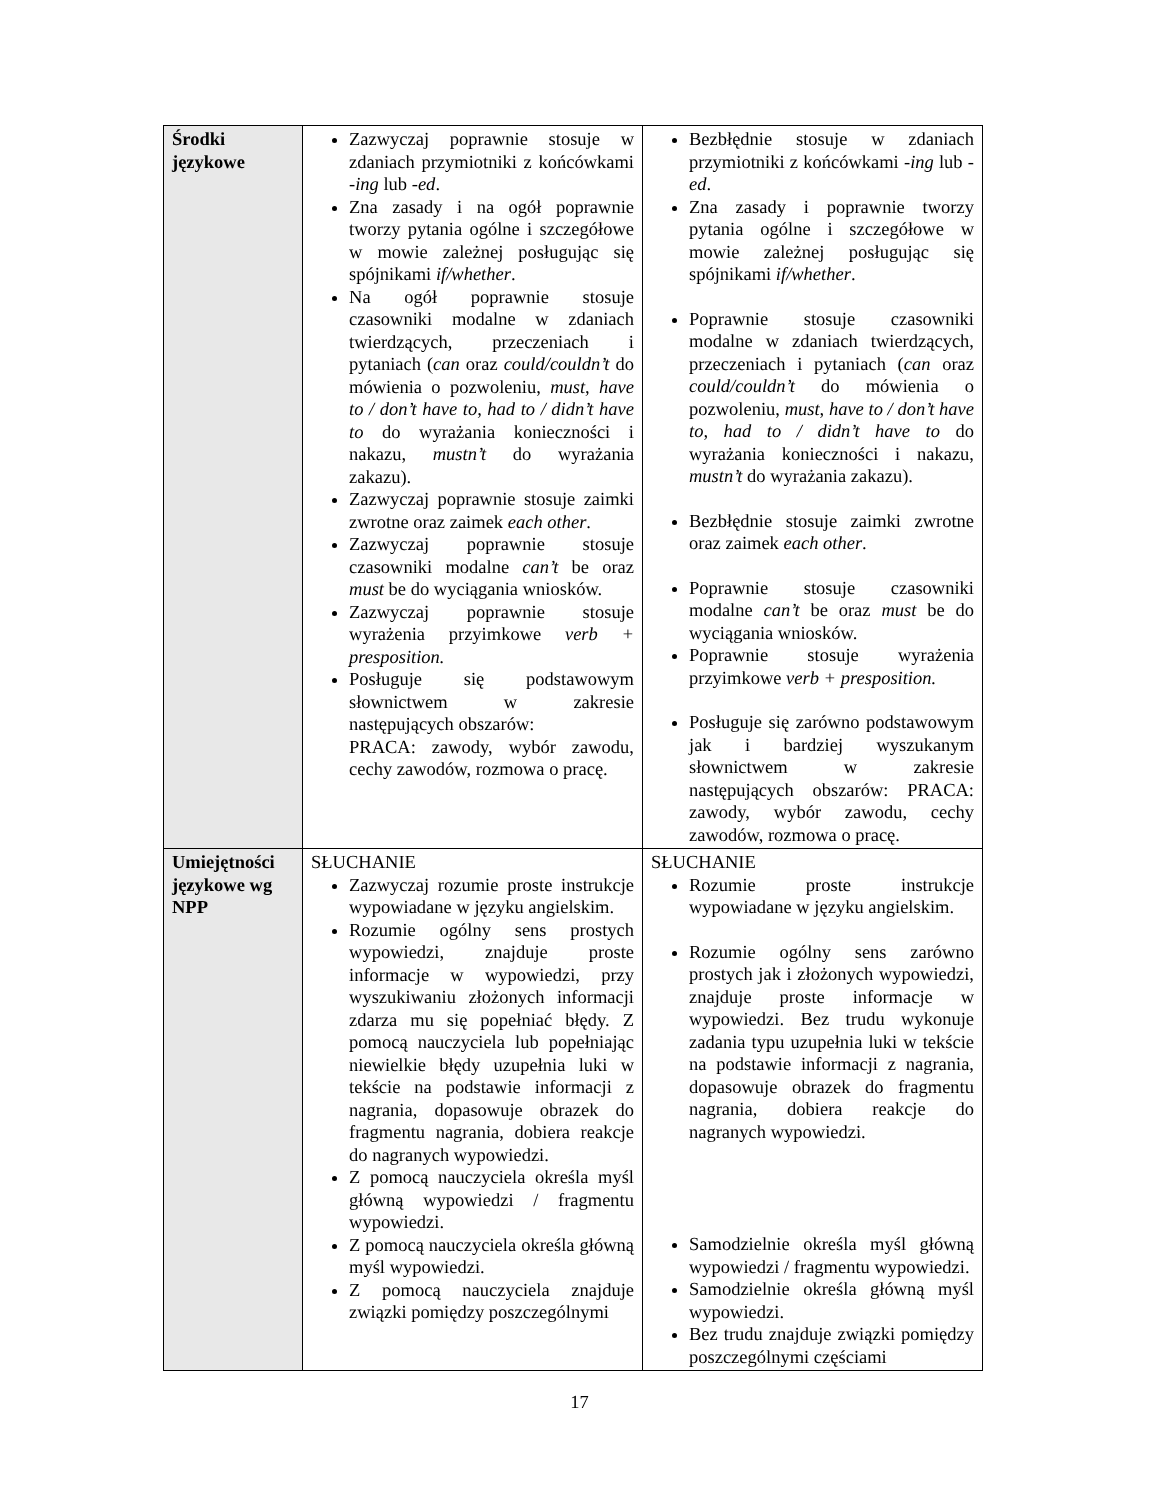| Środki językowe | Zazwyczaj poprawnie stosuje w zdaniach przymiotniki z końcówkami - ing lub - ed . Zna zasady i na ogół poprawnie tworzy pytania ogólne i szczegółowe w mowie zależnej posługując się spójnikami if/whether . Na ogół poprawnie stosuje czasowniki modalne w zdaniach twierdzących, przeczeniach i pytaniach ( can oraz could/couldn’t do mówienia o pozwoleniu, must, have to / don’t have to, had to / didn’t have to do wyrażania konieczności i nakazu, mustn’t do wyrażania zakazu). Zazwyczaj poprawnie stosuje zaimki zwrotne oraz zaimek each other . Zazwyczaj poprawnie stosuje czasowniki modalne can’t be oraz must be do wyciągania wniosków. Zazwyczaj poprawnie stosuje wyrażenia przyimkowe verb + presposition. Posługuje się podstawowym słownictwem w zakresie następujących obszarów: PRACA: zawody, wybór zawodu, cechy zawodów, rozmowa o pracę. | Bezbłędnie stosuje w zdaniach przymiotniki z końcówkami - ing lub - ed . Zna zasady i poprawnie tworzy pytania ogólne i szczegółowe w mowie zależnej posługując się spójnikami if/whether . Poprawnie stosuje czasowniki modalne w zdaniach twierdzących, przeczeniach i pytaniach ( can oraz could/couldn’t do mówienia o pozwoleniu, must, have to / don’t have to, had to / didn’t have to do wyrażania konieczności i nakazu, mustn’t do wyrażania zakazu). Bezbłędnie stosuje zaimki zwrotne oraz zaimek each other . Poprawnie stosuje czasowniki modalne can’t be oraz must be do wyciągania wniosków. Poprawnie stosuje wyrażenia przyimkowe verb + presposition. Posługuje się zarówno podstawowym jak i bardziej wyszukanym słownictwem w zakresie następujących obszarów: PRACA: zawody, wybór zawodu, cechy zawodów, rozmowa o pracę. |
| Umiejętności językowe wg NPP | SŁUCHANIE Zazwyczaj rozumie proste instrukcje wypowiadane w języku angielskim. Rozumie ogólny sens prostych wypowiedzi, znajduje proste informacje w wypowiedzi, przy wyszukiwaniu złożonych informacji zdarza mu się popełniać błędy. Z pomocą nauczyciela lub popełniając niewielkie błędy uzupełnia luki w tekście na podstawie informacji z nagrania, dopasowuje obrazek do fragmentu nagrania, dobiera reakcje do nagranych wypowiedzi. Z pomocą nauczyciela określa myśl główną wypowiedzi / fragmentu wypowiedzi. Z pomocą nauczyciela określa główną myśl wypowiedzi. Z pomocą nauczyciela znajduje związki pomiędzy poszczególnymi | SŁUCHANIE Rozumie proste instrukcje wypowiadane w języku angielskim. Rozumie ogólny sens zarówno prostych jak i złożonych wypowiedzi, znajduje proste informacje w wypowiedzi. Bez trudu wykonuje zadania typu uzupełnia luki w tekście na podstawie informacji z nagrania, dopasowuje obrazek do fragmentu nagrania, dobiera reakcje do nagranych wypowiedzi. Samodzielnie określa myśl główną wypowiedzi / fragmentu wypowiedzi. Samodzielnie określa główną myśl wypowiedzi. Bez trudu znajduje związki pomiędzy poszczególnymi częściami |
17